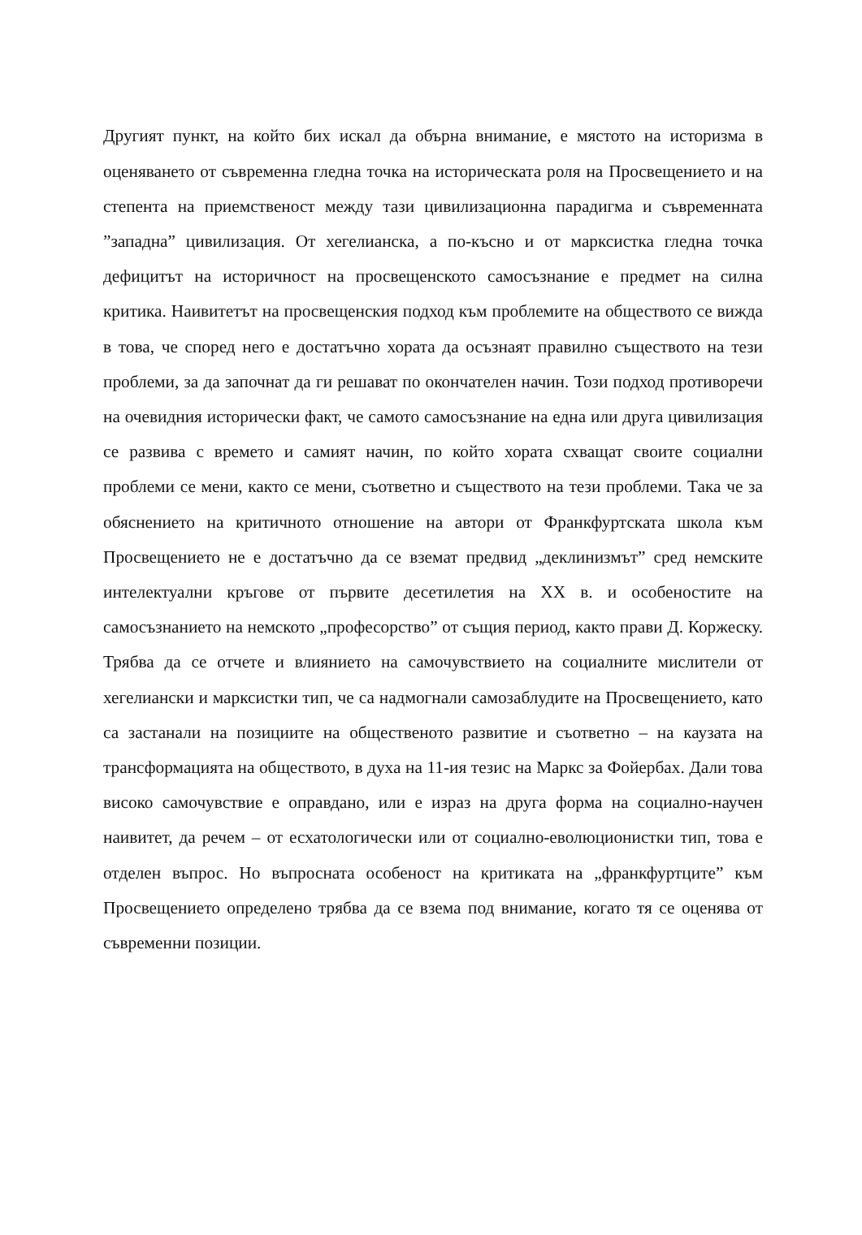Другият пункт, на който бих искал да обърна внимание, е мястото на историзма в оценяването от съвременна гледна точка на историческата роля на Просвещението и на степента на приемственост между тази цивилизационна парадигма и съвременната ”западна” цивилизация. От хегелианска, а по-късно и от марксистка гледна точка дефицитът на историчност на просвещенското самосъзнание е предмет на силна критика. Наивитетът на просвещенския подход към проблемите на обществото се вижда в това, че според него е достатъчно хората да осъзнаят правилно съществото на тези проблеми, за да започнат да ги решават по окончателен начин. Този подход противоречи на очевидния исторически факт, че самото самосъзнание на една или друга цивилизация се развива с времето и самият начин, по който хората схващат своите социални проблеми се мени, както се мени, съответно и съществото на тези проблеми. Така че за обяснението на критичното отношение на автори от Франкфуртската школа към Просвещението не е достатъчно да се вземат предвид „деклинизмът” сред немските интелектуални кръгове от първите десетилетия на ХХ в. и особеностите на самосъзнанието на немското „професорство” от същия период, както прави Д. Коржеску. Трябва да се отчете и влиянието на самочувствието на социалните мислители от хегелиански и марксистки тип, че са надмогнали самозаблудите на Просвещението, като са застанали на позициите на общественото развитие и съответно – на каузата на трансформацията на обществото, в духа на 11-ия тезис на Маркс за Фойербах. Дали това високо самочувствие е оправдано, или е израз на друга форма на социално-научен наивитет, да речем – от есхатологически или от социално-еволюционистки тип, това е отделен въпрос. Но въпросната особеност на критиката на „франкфуртците” към Просвещението определено трябва да се взема под внимание, когато тя се оценява от съвременни позиции.